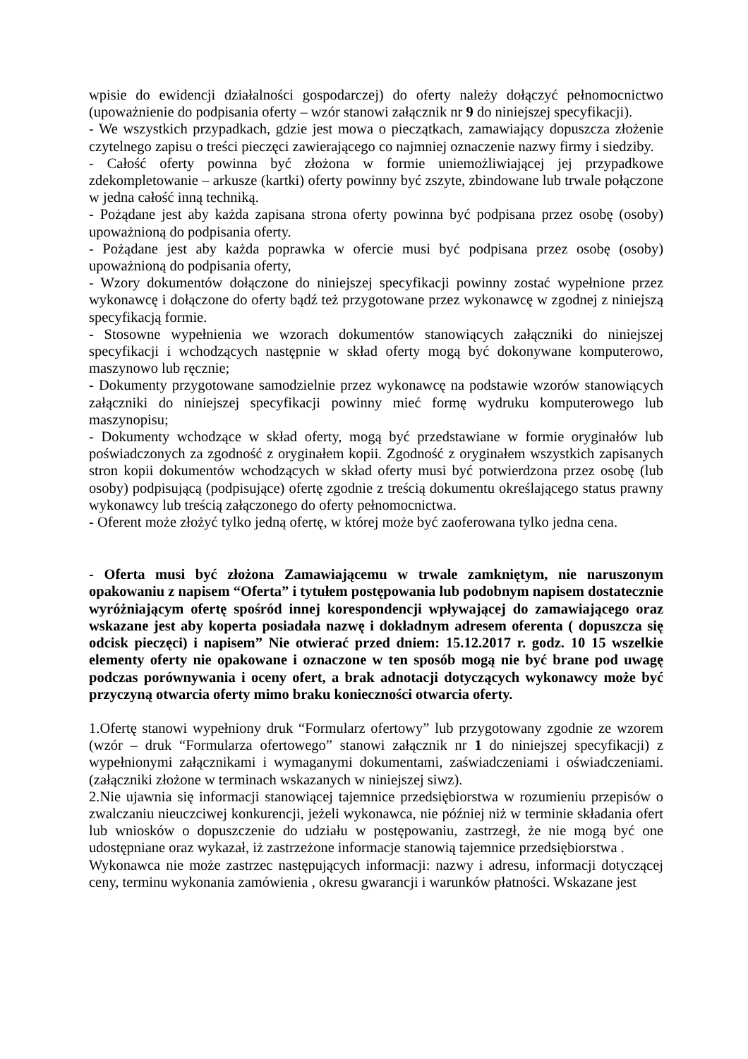wpisie do ewidencji działalności gospodarczej) do oferty należy dołączyć pełnomocnictwo (upoważnienie do podpisania oferty – wzór stanowi załącznik nr 9 do niniejszej specyfikacji).
- We wszystkich przypadkach, gdzie jest mowa o pieczątkach, zamawiający dopuszcza złożenie czytelnego zapisu o treści pieczęci zawierającego co najmniej oznaczenie nazwy firmy i siedziby.
- Całość oferty powinna być złożona w formie uniemożliwiającej jej przypadkowe zdekompletowanie – arkusze (kartki) oferty powinny być zszyte, zbindowane lub trwale połączone w jedna całość inną techniką.
- Pożądane jest aby każda zapisana strona oferty powinna być podpisana przez osobę (osoby) upoważnioną do podpisania oferty.
- Pożądane jest aby każda poprawka w ofercie musi być podpisana przez osobę (osoby) upoważnioną do podpisania oferty,
- Wzory dokumentów dołączone do niniejszej specyfikacji powinny zostać wypełnione przez wykonawcę i dołączone do oferty bądź też przygotowane przez wykonawcę w zgodnej z niniejszą specyfikacją formie.
- Stosowne wypełnienia we wzorach dokumentów stanowiących załączniki do niniejszej specyfikacji i wchodzących następnie w skład oferty mogą być dokonywane komputerowo, maszynowo lub ręcznie;
- Dokumenty przygotowane samodzielnie przez wykonawcę na podstawie wzorów stanowiących załączniki do niniejszej specyfikacji powinny mieć formę wydruku komputerowego lub maszynopisu;
- Dokumenty wchodzące w skład oferty, mogą być przedstawiane w formie oryginałów lub poświadczonych za zgodność z oryginałem kopii. Zgodność z oryginałem wszystkich zapisanych stron kopii dokumentów wchodzących w skład oferty musi być potwierdzona przez osobę (lub osoby) podpisującą (podpisujące) ofertę zgodnie z treścią dokumentu określającego status prawny wykonawcy lub treścią załączonego do oferty pełnomocnictwa.
- Oferent może złożyć tylko jedną ofertę, w której może być zaoferowana tylko jedna cena.
- Oferta musi być złożona Zamawiającemu w trwale zamkniętym, nie naruszonym opakowaniu z napisem “Oferta” i tytułem postępowania lub podobnym napisem dostatecznie wyróżniającym ofertę spośród innej korespondencji wpływającej do zamawiającego oraz wskazane jest aby koperta posiadała nazwę i dokładnym adresem oferenta ( dopuszcza się odcisk pieczęci) i napisem” Nie otwierać przed dniem: 15.12.2017 r. godz. 10 15 wszelkie elementy oferty nie opakowane i oznaczone w ten sposób mogą nie być brane pod uwagę podczas porównywania i oceny ofert, a brak adnotacji dotyczących wykonawcy może być przyczyną otwarcia oferty mimo braku konieczności otwarcia oferty.
1.Ofertę stanowi wypełniony druk “Formularz ofertowy” lub przygotowany zgodnie ze wzorem (wzór – druk “Formularza ofertowego” stanowi załącznik nr 1 do niniejszej specyfikacji) z wypełnionymi załącznikami i wymaganymi dokumentami, zaświadczeniami i oświadczeniami. (załączniki złożone w terminach wskazanych w niniejszej siwz).
2.Nie ujawnia się informacji stanowiącej tajemnice przedsiębiorstwa w rozumieniu przepisów o zwalczaniu nieuczciwej konkurencji, jeżeli wykonawca, nie później niż w terminie składania ofert lub wniosków o dopuszczenie do udziału w postępowaniu, zastrzegł, że nie mogą być one udostępniane oraz wykazał, iż zastrzeżone informacje stanowią tajemnice przedsiębiorstwa .
Wykonawca nie może zastrzec następujących informacji: nazwy i adresu, informacji dotyczącej ceny, terminu wykonania zamówienia , okresu gwarancji i warunków płatności. Wskazane jest